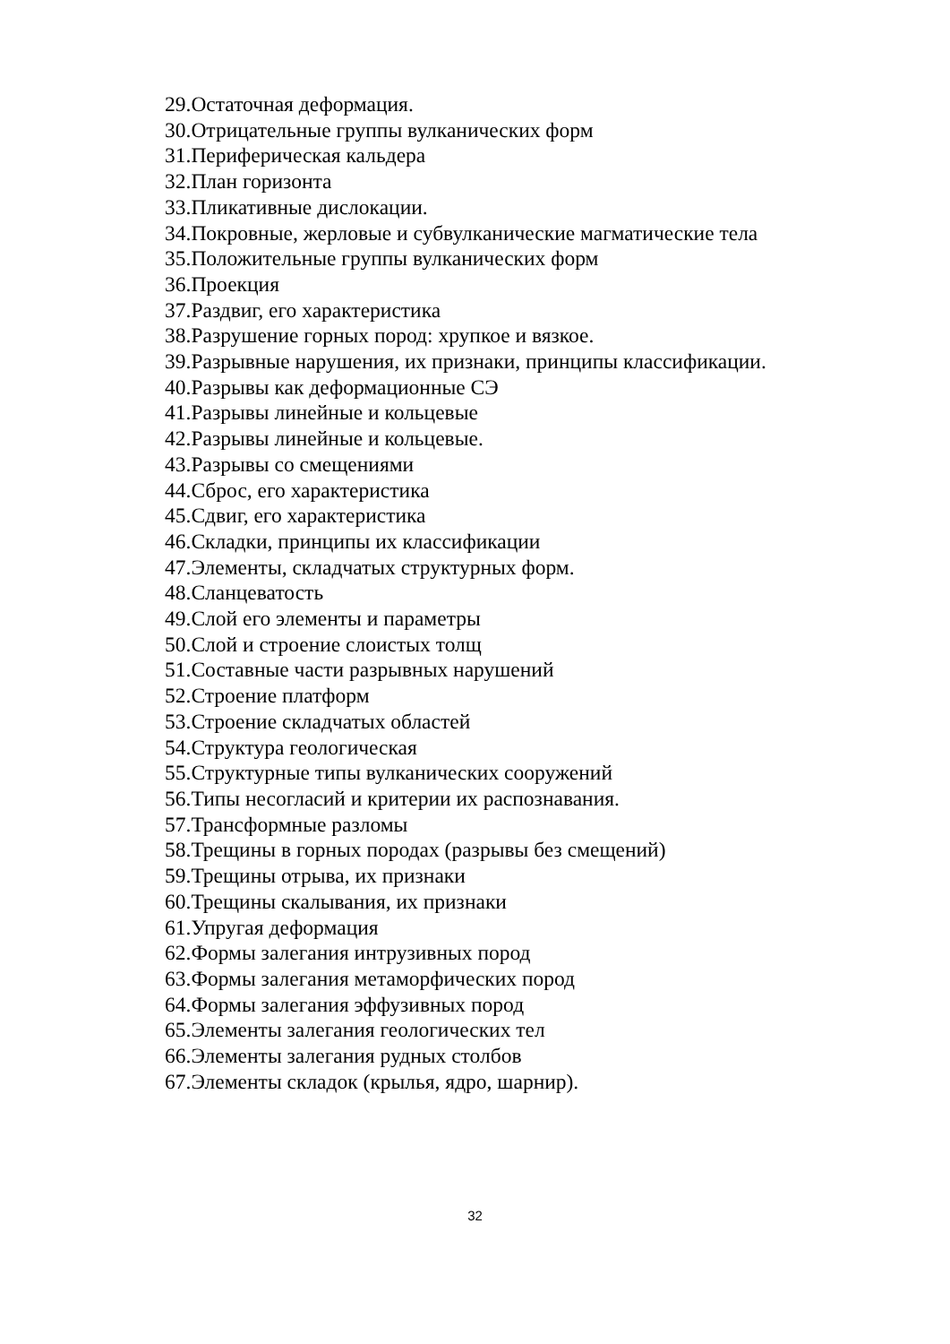29.Остаточная деформация.
30.Отрицательные группы вулканических форм
31.Периферическая кальдера
32.План горизонта
33.Пликативные дислокации.
34.Покровные, жерловые и субвулканические магматические тела
35.Положительные группы вулканических форм
36.Проекция
37.Раздвиг, его характеристика
38.Разрушение горных пород: хрупкое и вязкое.
39.Разрывные нарушения, их признаки, принципы классификации.
40.Разрывы как деформационные СЭ
41.Разрывы линейные и кольцевые
42.Разрывы линейные и кольцевые.
43.Разрывы со смещениями
44.Сброс, его характеристика
45.Сдвиг, его характеристика
46.Складки, принципы их классификации
47.Элементы, складчатых структурных форм.
48.Сланцеватость
49.Слой его элементы и параметры
50.Слой и строение слоистых толщ
51.Составные части разрывных нарушений
52.Строение платформ
53.Строение складчатых областей
54.Структура геологическая
55.Структурные типы вулканических сооружений
56.Типы несогласий и критерии их распознавания.
57.Трансформные разломы
58.Трещины в горных породах (разрывы без смещений)
59.Трещины отрыва, их признаки
60.Трещины скалывания, их признаки
61.Упругая деформация
62.Формы залегания интрузивных пород
63.Формы залегания метаморфических пород
64.Формы залегания эффузивных пород
65.Элементы залегания геологических тел
66.Элементы залегания рудных столбов
67.Элементы складок (крылья, ядро, шарнир).
32